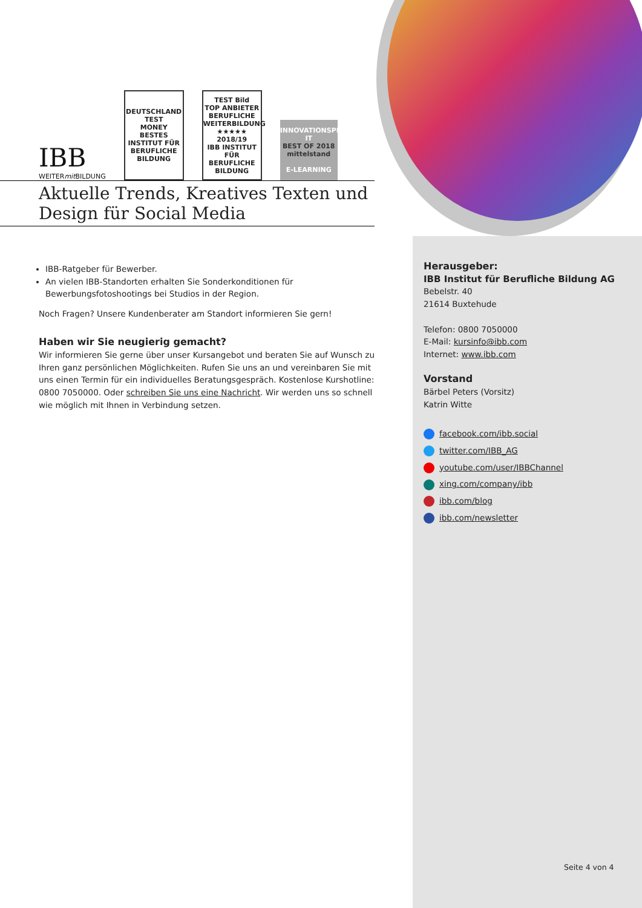IBB
WEITERmit BILDUNG
DEUTSCHLAND TEST
MONEY
BESTES
INSTITUT FÜR BERUFLICHE BILDUNG
TEST Bild
TOP ANBIETER BERUFLICHE WEITERBILDUNG
★★★★★ 2018/19
IBB INSTITUT FÜR BERUFLICHE BILDUNG
INNOVATIONSPREIS-IT
BEST OF 2018 mittelstand
E-LEARNING
Aktuelle Trends, Kreatives Texten und Design für Social Media
IBB-Ratgeber für Bewerber.
An vielen IBB-Standorten erhalten Sie Sonderkonditionen für Bewerbungsfotoshootings bei Studios in der Region.
Noch Fragen? Unsere Kundenberater am Standort informieren Sie gern!
Haben wir Sie neugierig gemacht?
Wir informieren Sie gerne über unser Kursangebot und beraten Sie auf Wunsch zu Ihren ganz persönlichen Möglichkeiten. Rufen Sie uns an und vereinbaren Sie mit uns einen Termin für ein individuelles Beratungsgespräch. Kostenlose Kurshotline: 0800 7050000. Oder schreiben Sie uns eine Nachricht. Wir werden uns so schnell wie möglich mit Ihnen in Verbindung setzen.
Herausgeber:
IBB Institut für Berufliche Bildung AG
Bebelstr. 40
21614 Buxtehude
Telefon: 0800 7050000
E-Mail: kursinfo@ibb.com
Internet: www.ibb.com
Vorstand
Bärbel Peters (Vorsitz)
Katrin Witte
facebook.com/ibb.social
twitter.com/IBB_AG
youtube.com/user/IBBChannel
xing.com/company/ibb
ibb.com/blog
ibb.com/newsletter
Seite 4 von 4